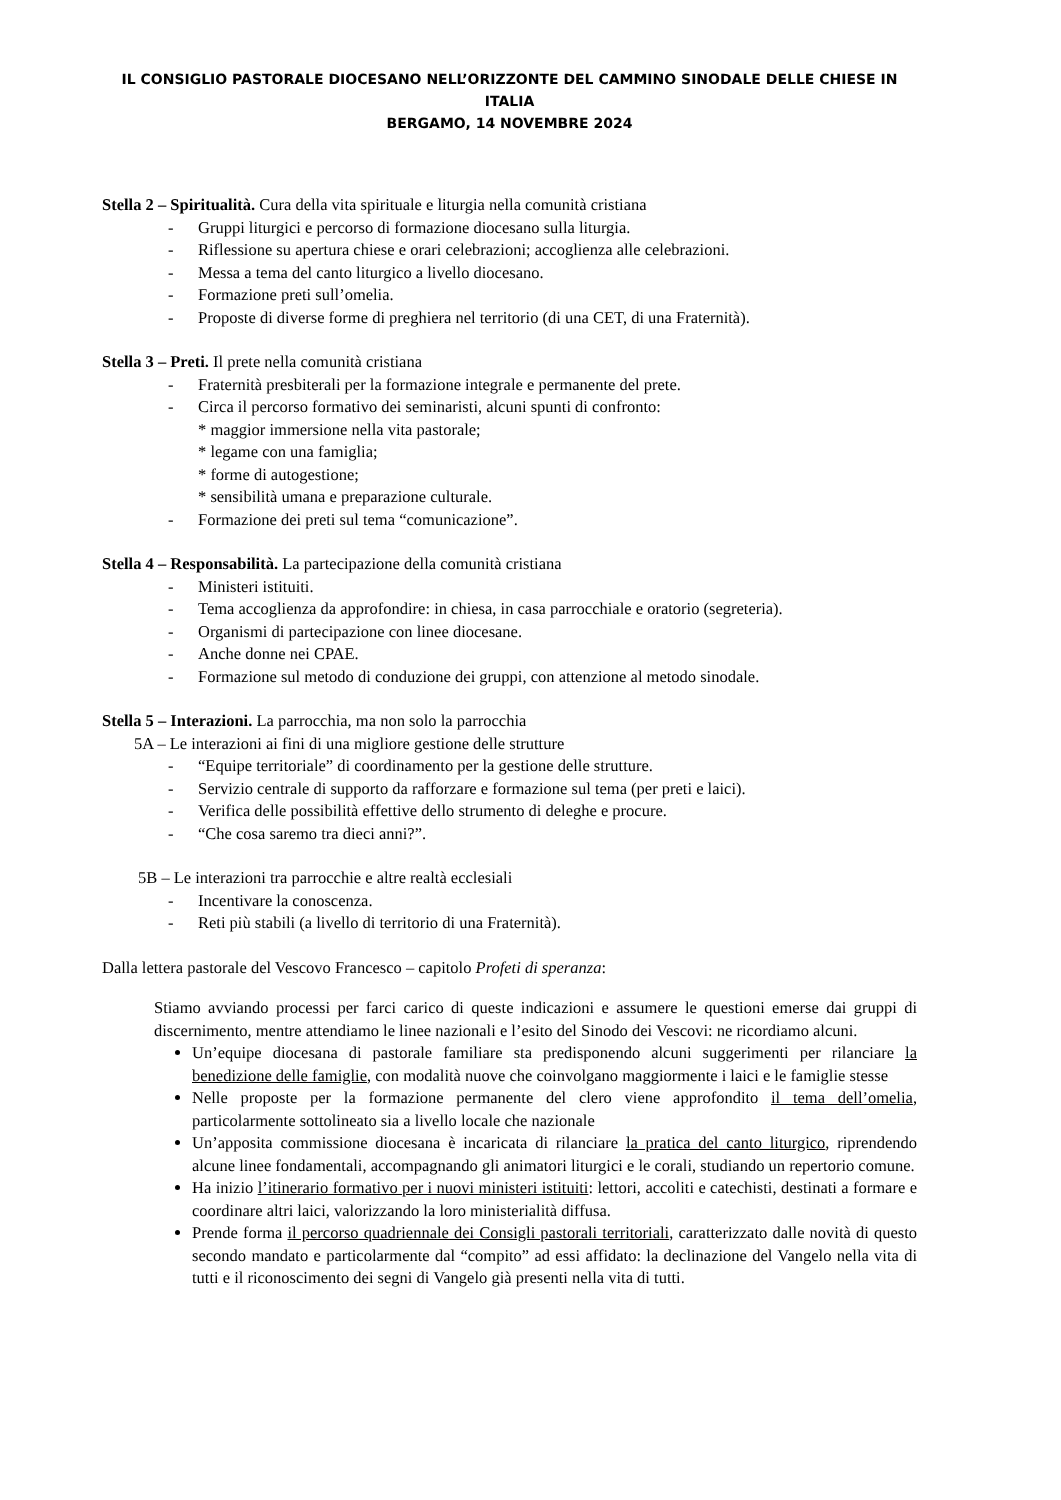IL CONSIGLIO PASTORALE DIOCESANO NELL’ORIZZONTE DEL CAMMINO SINODALE DELLE CHIESE IN ITALIA
BERGAMO, 14 NOVEMBRE 2024
Stella 2 – Spiritualità. Cura della vita spirituale e liturgia nella comunità cristiana
- Gruppi liturgici e percorso di formazione diocesano sulla liturgia.
- Riflessione su apertura chiese e orari celebrazioni; accoglienza alle celebrazioni.
- Messa a tema del canto liturgico a livello diocesano.
- Formazione preti sull’omelia.
- Proposte di diverse forme di preghiera nel territorio (di una CET, di una Fraternità).
Stella 3 – Preti. Il prete nella comunità cristiana
- Fraternità presbiterali per la formazione integrale e permanente del prete.
- Circa il percorso formativo dei seminaristi, alcuni spunti di confronto:
* maggior immersione nella vita pastorale;
* legame con una famiglia;
* forme di autogestione;
* sensibilità umana e preparazione culturale.
- Formazione dei preti sul tema “comunicazione”.
Stella 4 – Responsabilità. La partecipazione della comunità cristiana
- Ministeri istituiti.
- Tema accoglienza da approfondire: in chiesa, in casa parrocchiale e oratorio (segreteria).
- Organismi di partecipazione con linee diocesane.
- Anche donne nei CPAE.
- Formazione sul metodo di conduzione dei gruppi, con attenzione al metodo sinodale.
Stella 5 – Interazioni. La parrocchia, ma non solo la parrocchia
5A – Le interazioni ai fini di una migliore gestione delle strutture
- “Equipe territoriale” di coordinamento per la gestione delle strutture.
- Servizio centrale di supporto da rafforzare e formazione sul tema (per preti e laici).
- Verifica delle possibilità effettive dello strumento di deleghe e procure.
- “Che cosa saremo tra dieci anni?”.
5B – Le interazioni tra parrocchie e altre realtà ecclesiali
- Incentivare la conoscenza.
- Reti più stabili (a livello di territorio di una Fraternità).
Dalla lettera pastorale del Vescovo Francesco – capitolo Profeti di speranza:
Stiamo avviando processi per farci carico di queste indicazioni e assumere le questioni emerse dai gruppi di discernimento, mentre attendiamo le linee nazionali e l’esito del Sinodo dei Vescovi: ne ricordiamo alcuni.
Un’equipe diocesana di pastorale familiare sta predisponendo alcuni suggerimenti per rilanciare la benedizione delle famiglie, con modalità nuove che coinvolgano maggiormente i laici e le famiglie stesse
Nelle proposte per la formazione permanente del clero viene approfondito il tema dell’omelia, particolarmente sottolineato sia a livello locale che nazionale
Un’apposita commissione diocesana è incaricata di rilanciare la pratica del canto liturgico, riprendendo alcune linee fondamentali, accompagnando gli animatori liturgici e le corali, studiando un repertorio comune.
Ha inizio l’itinerario formativo per i nuovi ministeri istituiti: lettori, accoliti e catechisti, destinati a formare e coordinare altri laici, valorizzando la loro ministerialità diffusa.
Prende forma il percorso quadriennale dei Consigli pastorali territoriali, caratterizzato dalle novità di questo secondo mandato e particolarmente dal “compito” ad essi affidato: la declinazione del Vangelo nella vita di tutti e il riconoscimento dei segni di Vangelo già presenti nella vita di tutti.